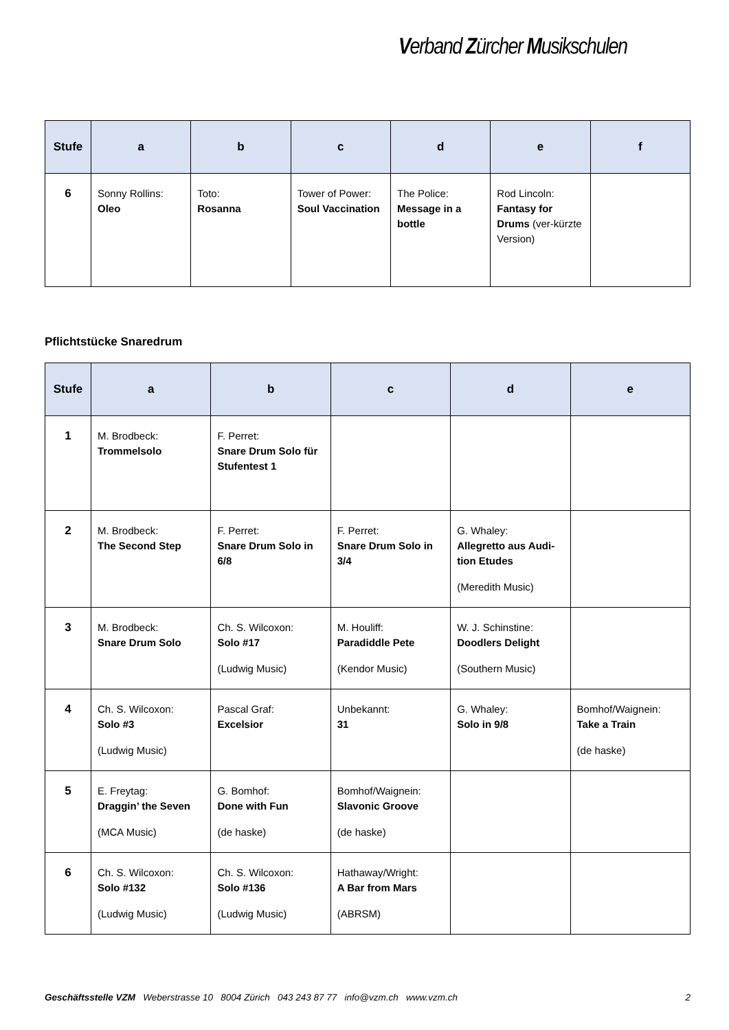Verband Zürcher Musikschulen
| Stufe | a | b | c | d | e | f |
| --- | --- | --- | --- | --- | --- | --- |
| 6 | Sonny Rollins: Oleo | Toto: Rosanna | Tower of Power: Soul Vaccination | The Police: Message in a bottle | Rod Lincoln: Fantasy for Drums (ver-kürzte Version) | |
Pflichtstücke Snaredrum
| Stufe | a | b | c | d | e |
| --- | --- | --- | --- | --- | --- |
| 1 | M. Brodbeck: Trommelsolo | F. Perret: Snare Drum Solo für Stufentest 1 | | | |
| 2 | M. Brodbeck: The Second Step | F. Perret: Snare Drum Solo in 6/8 | F. Perret: Snare Drum Solo in 3/4 | G. Whaley: Allegretto aus Audi-tion Etudes (Meredith Music) | |
| 3 | M. Brodbeck: Snare Drum Solo | Ch. S. Wilcoxon: Solo #17 (Ludwig Music) | M. Houliff: Paradiddle Pete (Kendor Music) | W. J. Schinstine: Doodlers Delight (Southern Music) | |
| 4 | Ch. S. Wilcoxon: Solo #3 (Ludwig Music) | Pascal Graf: Excelsior | Unbekannt: 31 | G. Whaley: Solo in 9/8 | Bomhof/Waignein: Take a Train (de haske) |
| 5 | E. Freytag: Draggin’ the Seven (MCA Music) | G. Bomhof: Done with Fun (de haske) | Bomhof/Waignein: Slavonic Groove (de haske) | | |
| 6 | Ch. S. Wilcoxon: Solo #132 (Ludwig Music) | Ch. S. Wilcoxon: Solo #136 (Ludwig Music) | Hathaway/Wright: A Bar from Mars (ABRSM) | | |
Geschäftsstelle VZM Weberstrasse 10 8004 Zürich 043 243 87 77 info@vzm.ch www.vzm.ch 2